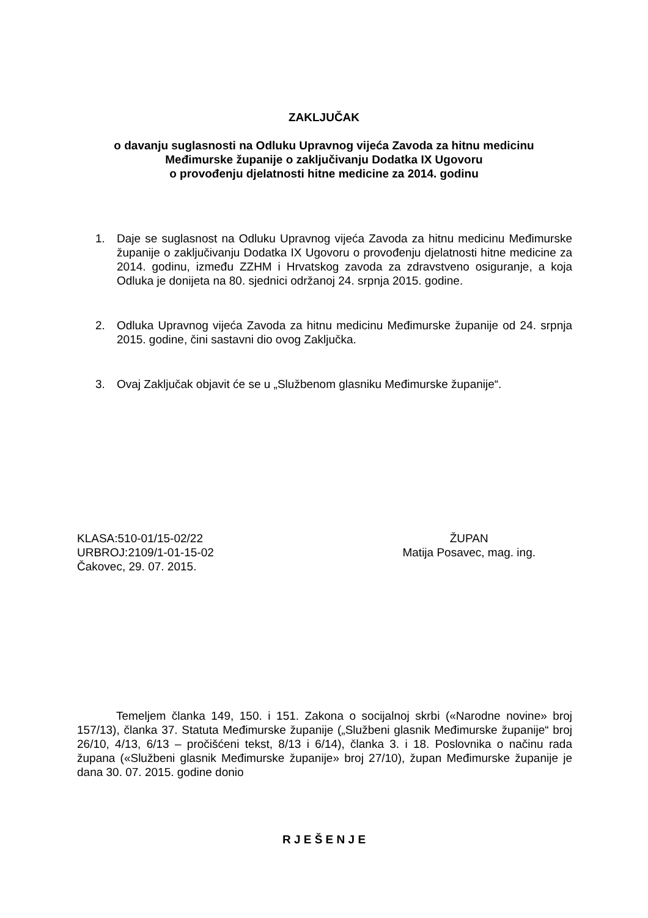ZAKLJUČAK
o davanju suglasnosti na Odluku Upravnog vijeća Zavoda za hitnu medicinu
Međimurske županije o zaključivanju Dodatka IX Ugovoru
o provođenju djelatnosti hitne medicine za 2014. godinu
1. Daje se suglasnost na Odluku Upravnog vijeća Zavoda za hitnu medicinu Međimurske županije o zaključivanju Dodatka IX Ugovoru o provođenju djelatnosti hitne medicine za 2014. godinu, između ZZHM i Hrvatskog zavoda za zdravstveno osiguranje, a koja Odluka je donijeta na 80. sjednici održanoj 24. srpnja 2015. godine.
2. Odluka Upravnog vijeća Zavoda za hitnu medicinu Međimurske županije od 24. srpnja 2015. godine, čini sastavni dio ovog Zaključka.
3. Ovaj Zaključak objavit će se u „Službenom glasniku Međimurske županije“.
KLASA:510-01/15-02/22
URBROJ:2109/1-01-15-02
Čakovec, 29. 07. 2015.
ŽUPAN
Matija Posavec, mag. ing.
Temeljem članka 149, 150. i 151. Zakona o socijalnoj skrbi («Narodne novine» broj 157/13), članka 37. Statuta Međimurske županije („Službeni glasnik Međimurske županije“ broj 26/10, 4/13, 6/13 – pročišćeni tekst, 8/13 i 6/14), članka 3. i 18. Poslovnika o načinu rada župana («Službeni glasnik Međimurske županije» broj 27/10), župan Međimurske županije je dana 30. 07. 2015. godine donio
R J E Š E N J E